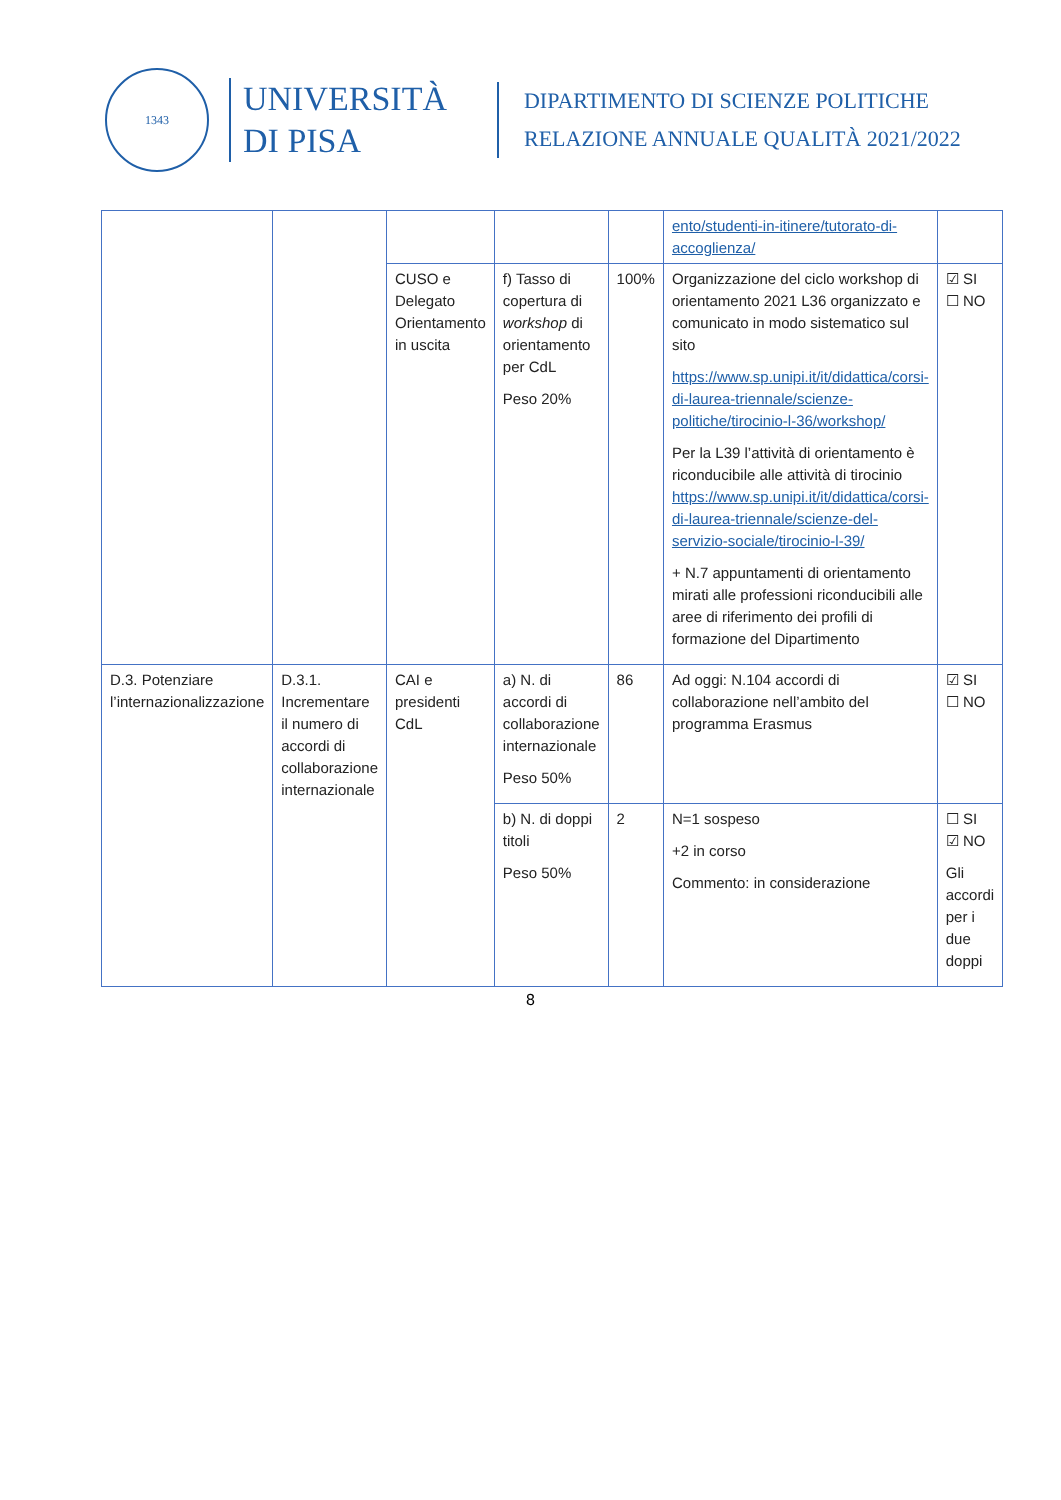1343
UNIVERSITÀ
DI PISA
DIPARTIMENTO DI SCIENZE POLITICHE
RELAZIONE ANNUALE QUALITÀ 2021/2022
| | | | | | ento/studenti-in-itinere/tutorato-di-accoglienza/ | |
| | | CUSO e Delegato Orientamento in uscita | f) Tasso di copertura di workshop di orientamento per CdL Peso 20% | 100% | Organizzazione del ciclo workshop di orientamento 2021 L36 organizzato e comunicato in modo sistematico sul sito https://www.sp.unipi.it/it/didattica/corsi-di-laurea-triennale/scienze-politiche/tirocinio-l-36/workshop/ Per la L39 l’attività di orientamento è riconducibile alle attività di tirocinio https://www.sp.unipi.it/it/didattica/corsi-di-laurea-triennale/scienze-del-servizio-sociale/tirocinio-l-39/ + N.7 appuntamenti di orientamento mirati alle professioni riconducibili alle aree di riferimento dei profili di formazione del Dipartimento | ☑ SI ☐ NO |
| D.3. Potenziare l’internazionalizzazione | D.3.1. Incrementare il numero di accordi di collaborazione internazionale | CAI e presidenti CdL | a) N. di accordi di collaborazione internazionale Peso 50% | 86 | Ad oggi: N.104 accordi di collaborazione nell’ambito del programma Erasmus | ☑ SI ☐ NO |
| | | | b) N. di doppi titoli Peso 50% | 2 | N=1 sospeso +2 in corso Commento: in considerazione | ☐ SI ☑ NO Gli accordi per i due doppi |
8